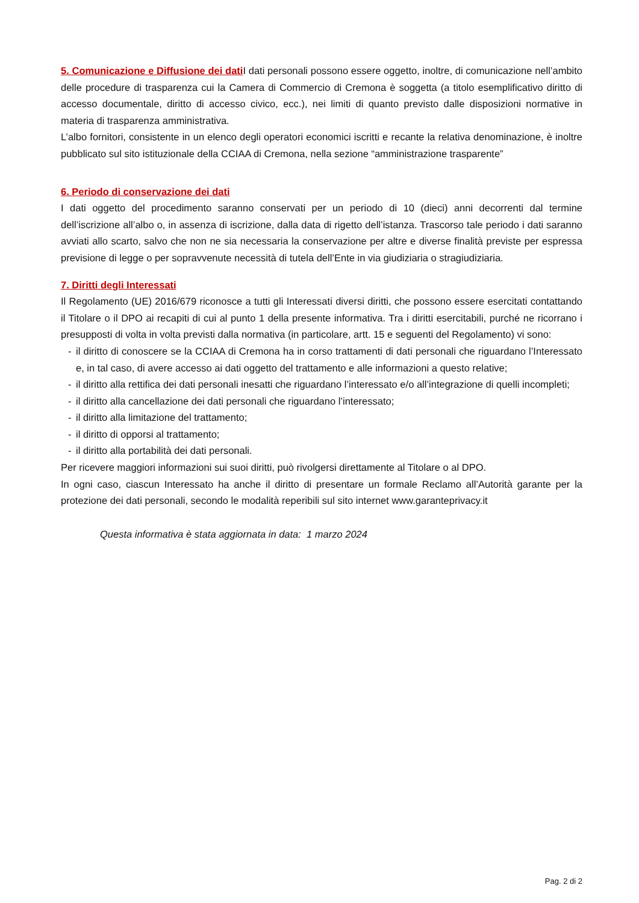5. Comunicazione e Diffusione dei dati I dati personali possono essere oggetto, inoltre, di comunicazione nell’ambito delle procedure di trasparenza cui la Camera di Commercio di Cremona è soggetta (a titolo esemplificativo diritto di accesso documentale, diritto di accesso civico, ecc.), nei limiti di quanto previsto dalle disposizioni normative in materia di trasparenza amministrativa.
L’albo fornitori, consistente in un elenco degli operatori economici iscritti e recante la relativa denominazione, è inoltre pubblicato sul sito istituzionale della CCIAA di Cremona, nella sezione “amministrazione trasparente”
6. Periodo di conservazione dei dati
I dati oggetto del procedimento saranno conservati per un periodo di 10 (dieci) anni decorrenti dal termine dell’iscrizione all’albo o, in assenza di iscrizione, dalla data di rigetto dell’istanza. Trascorso tale periodo i dati saranno avviati allo scarto, salvo che non ne sia necessaria la conservazione per altre e diverse finalità previste per espressa previsione di legge o per sopravvenute necessità di tutela dell’Ente in via giudiziaria o stragiudiziaria.
7. Diritti degli Interessati
Il Regolamento (UE) 2016/679 riconosce a tutti gli Interessati diversi diritti, che possono essere esercitati contattando il Titolare o il DPO ai recapiti di cui al punto 1 della presente informativa. Tra i diritti esercitabili, purché ne ricorrano i presupposti di volta in volta previsti dalla normativa (in particolare, artt. 15 e seguenti del Regolamento) vi sono:
- il diritto di conoscere se la CCIAA di Cremona ha in corso trattamenti di dati personali che riguardano l’Interessato e, in tal caso, di avere accesso ai dati oggetto del trattamento e alle informazioni a questo relative;
- il diritto alla rettifica dei dati personali inesatti che riguardano l’interessato e/o all’integrazione di quelli incompleti;
- il diritto alla cancellazione dei dati personali che riguardano l’interessato;
- il diritto alla limitazione del trattamento;
- il diritto di opporsi al trattamento;
- il diritto alla portabilità dei dati personali.
Per ricevere maggiori informazioni sui suoi diritti, può rivolgersi direttamente al Titolare o al DPO.
In ogni caso, ciascun Interessato ha anche il diritto di presentare un formale Reclamo all’Autorità garante per la protezione dei dati personali, secondo le modalità reperibili sul sito internet www.garanteprivacy.it
Questa informativa è stata aggiornata in data: 1 marzo 2024
Pag. 2 di 2